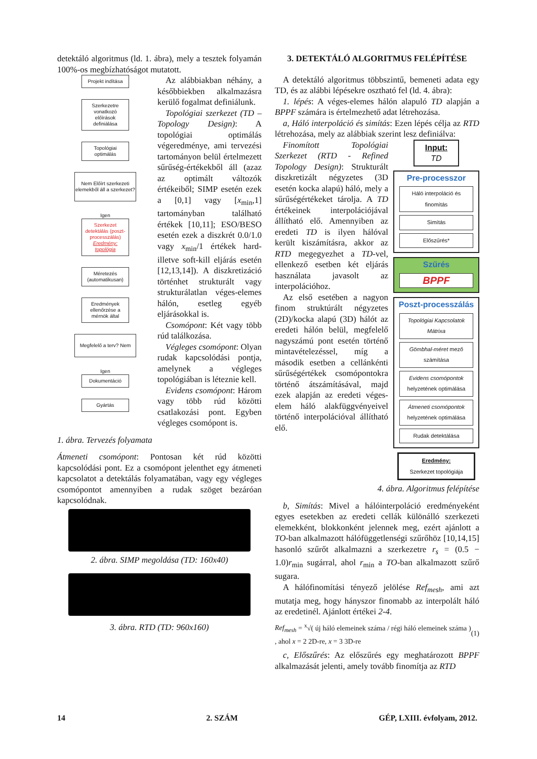detektáló algoritmus (ld. 1. ábra), mely a tesztek folyamán 100%-os megbízhatóságot mutatott.
Projekt indítása
Szerkezetre vonatkozó előírások definiálása
Topológiai optimálás
Nem Előírt szerkezeti elemekből áll a szerkezet?
Igen
Szerkezet detektálás (poszt-processzálás) Eredmény: topológia
Méretezés (automatikusan)
Eredmények ellenőrzése a mérnök által
Megfelelő a terv? Nem
Igen
Dokumentáció
Gyártás
Az alábbiakban néhány, a későbbiekben alkalmazásra kerülő fogalmat definiálunk.
Topológiai szerkezet (TD – Topology Design): A topológiai optimálás végeredménye, ami tervezési tartományon belül értelmezett sűrűség-értékekből áll (azaz az optimált változók értékeiből; SIMP esetén ezek a [0,1] vagy [x<sub>min</sub>,1] tartományban található értékek [10,11]; ESO/BESO esetén ezek a diszkrét 0.0/1.0 vagy x<sub>min</sub>/1 értékek hard- illetve soft-kill eljárás esetén [12,13,14]). A diszkretizáció történhet strukturált vagy strukturálatlan véges-elemes hálón, esetleg egyéb eljárásokkal is.
Csomópont: Két vagy több rúd találkozása.
Végleges csomópont: Olyan rudak kapcsolódási pontja, amelynek a végleges topológiában is léteznie kell.
Evidens csomópont: Három vagy több rúd közötti csatlakozási pont. Egyben végleges csomópont is.
1. ábra. Tervezés folyamata
Átmeneti csomópont: Pontosan két rúd közötti kapcsolódási pont. Ez a csomópont jelenthet egy átmeneti kapcsolatot a detektálás folyamatában, vagy egy végleges csomópontot amennyiben a rudak szöget bezáróan kapcsolódnak.
2. ábra. SIMP megoldása (TD: 160x40)
3. ábra. RTD (TD: 960x160)
3. DETEKTÁLÓ ALGORITMUS FELÉPÍTÉSE
A detektáló algoritmus többszintű, bemeneti adata egy TD, és az alábbi lépésekre osztható fel (ld. 4. ábra):
1. lépés: A véges-elemes hálón alapuló TD alapján a BPPF számára is értelmezhető adat létrehozása.
a, Háló interpoláció és simítás: Ezen lépés célja az RTD létrehozása, mely az alábbiak szerint lesz definiálva:
Input:
TD
Pre-processzor
Háló interpoláció és finomítás
Simítás
Előszűrés*
Szűrés
BPPF
Poszt-processzálás
Topológiai Kapcsolatok Mátrixa
Gömbhal-méret mező számítása
Evidens csomópontok helyzetének optimálása
Átmeneti csomópontok helyzetének optimálása
Rudak detektálása
Eredmény:
Szerkezet topológiája
Finomított Topológiai Szerkezet (RTD - Refined Topology Design): Strukturált diszkretizált négyzetes (3D esetén kocka alapú) háló, mely a sűrűségértékeket tárolja. A TD értékeinek interpolációjával állítható elő. Amennyiben az eredeti TD is ilyen hálóval került kiszámításra, akkor az RTD megegyezhet a TD-vel, ellenkező esetben két eljárás használata javasolt az interpolációhoz.
Az első esetében a nagyon finom struktúrált négyzetes (2D)/kocka alapú (3D) hálót az eredeti hálón belül, megfelelő nagyszámú pont esetén történő mintavételezéssel, míg a második esetben a cellánkénti sűrűségértékek csomópontokra történő átszámításával, majd ezek alapján az eredeti véges-elem háló alakfüggvényeivel történő interpolációval állítható elő.
4. ábra. Algoritmus felépítése
b, Simítás: Mivel a hálóinterpoláció eredményeként egyes esetekben az eredeti cellák különálló szerkezeti elemekként, blokkonként jelennek meg, ezért ajánlott a TO-ban alkalmazott hálófüggetlenségi szűrőhöz [10,14,15] hasonló szűrőt alkalmazni a szerkezetre r<sub>s</sub> = (0.5 − 1.0)r<sub>min</sub> sugárral, ahol r<sub>min</sub> a TO-ban alkalmazott szűrő sugara.
A hálófinomítási tényező jelölése Ref<sub>mesh</sub>, ami azt mutatja meg, hogy hányszor finomabb az interpolált háló az eredetinél. Ajánlott értékei 2-4.
Ref<sub>mesh</sub> = <sup>x</sup>√( új háló elemeinek száma / régi háló elemeinek száma ) , ahol x = 2 2D-re, x = 3 3D-re (1)
c, Előszűrés: Az előszűrés egy meghatározott BPPF alkalmazását jelenti, amely tovább finomítja az RTD
14 2. SZÁM GÉP, LXIII. évfolyam, 2012.